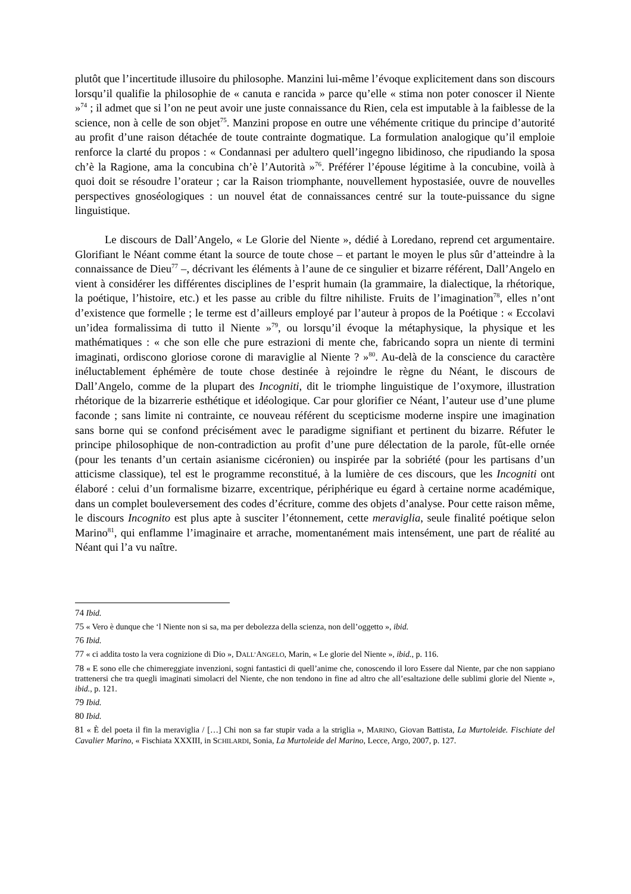plutôt que l’incertitude illusoire du philosophe. Manzini lui-même l’évoque explicitement dans son discours lorsqu’il qualifie la philosophie de « canuta e rancida » parce qu’elle « stima non poter conoscer il Niente »<sup>74</sup> ; il admet que si l’on ne peut avoir une juste connaissance du Rien, cela est imputable à la faiblesse de la science, non à celle de son objet<sup>75</sup>. Manzini propose en outre une véhémente critique du principe d’autorité au profit d’une raison détachée de toute contrainte dogmatique. La formulation analogique qu’il emploie renforce la clarté du propos : « Condannasi per adultero quell’ingegno libidinoso, che ripudiando la sposa ch’è la Ragione, ama la concubina ch’è l’Autorità »<sup>76</sup>. Préférer l’épouse légitime à la concubine, voilà à quoi doit se résoudre l’orateur ; car la Raison triomphante, nouvellement hypostasiée, ouvre de nouvelles perspectives gnoséologiques : un nouvel état de connaissances centré sur la toute-puissance du signe linguistique.
Le discours de Dall’Angelo, « Le Glorie del Niente », dédié à Loredano, reprend cet argumentaire. Glorifiant le Néant comme étant la source de toute chose – et partant le moyen le plus sûr d’atteindre à la connaissance de Dieu<sup>77</sup> –, décrivant les éléments à l’aune de ce singulier et bizarre référent, Dall’Angelo en vient à considérer les différentes disciplines de l’esprit humain (la grammaire, la dialectique, la rhétorique, la poétique, l’histoire, etc.) et les passe au crible du filtre nihiliste. Fruits de l’imagination<sup>78</sup>, elles n’ont d’existence que formelle ; le terme est d’ailleurs employé par l’auteur à propos de la Poétique : « Eccolavi un’idea formalissima di tutto il Niente »<sup>79</sup>, ou lorsqu’il évoque la métaphysique, la physique et les mathématiques : « che son elle che pure estrazioni di mente che, fabricando sopra un niente di termini imaginati, ordiscono gloriose corone di maraviglie al Niente ? »<sup>80</sup>. Au-delà de la conscience du caractère inéluctablement éphémère de toute chose destinée à rejoindre le règne du Néant, le discours de Dall’Angelo, comme de la plupart des Incogniti, dit le triomphe linguistique de l’oxymore, illustration rhétorique de la bizarrerie esthétique et idéologique. Car pour glorifier ce Néant, l’auteur use d’une plume faconde ; sans limite ni contrainte, ce nouveau référent du scepticisme moderne inspire une imagination sans borne qui se confond précisément avec le paradigme signifiant et pertinent du bizarre. Réfuter le principe philosophique de non-contradiction au profit d’une pure délectation de la parole, fût-elle ornée (pour les tenants d’un certain asianisme cicéronien) ou inspirée par la sobriété (pour les partisans d’un atticisme classique), tel est le programme reconstitué, à la lumière de ces discours, que les Incogniti ont élaboré : celui d’un formalisme bizarre, excentrique, périphérique eu égard à certaine norme académique, dans un complet bouleversement des codes d’écriture, comme des objets d’analyse. Pour cette raison même, le discours Incognito est plus apte à susciter l’étonnement, cette meraviglia, seule finalité poétique selon Marino<sup>81</sup>, qui enflamme l’imaginaire et arrache, momentanément mais intensément, une part de réalité au Néant qui l’a vu naître.
74 Ibid.
75 « Vero è dunque che ‘l Niente non si sa, ma per debolezza della scienza, non dell’oggetto », ibid.
76 Ibid.
77 « ci addita tosto la vera cognizione di Dio », DALL’ANGELO, Marin, « Le glorie del Niente », ibid., p. 116.
78 « E sono elle che chimereggiate invenzioni, sogni fantastici di quell’anime che, conoscendo il loro Essere dal Niente, par che non sappiano trattenersi che tra quegli imaginati simolacri del Niente, che non tendono in fine ad altro che all’esaltazione delle sublimi glorie del Niente », ibid., p. 121.
79 Ibid.
80 Ibid.
81 « È del poeta il fin la meraviglia / […] Chi non sa far stupir vada a la striglia », MARINO, Giovan Battista, La Murtoleide. Fischiate del Cavalier Marino, « Fischiata XXXIII, in SCHILARDI, Sonia, La Murtoleide del Marino, Lecce, Argo, 2007, p. 127.